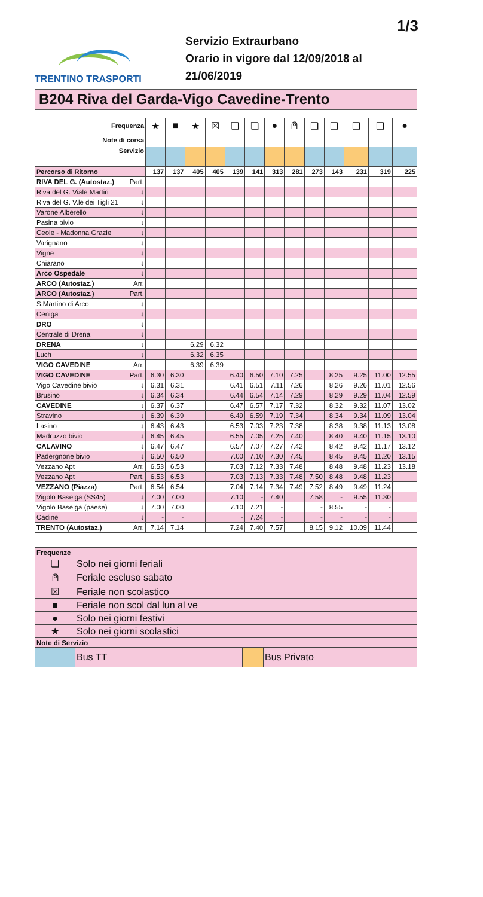1/3
TRENTINO TRASPORTI
Servizio Extraurbano
Orario in vigore dal 12/09/2018 al 21/06/2019
B204 Riva del Garda-Vigo Cavedine-Trento
| Frequenza | ★ | ■ | ★ | ☒ | ❏ | ❏ | ● | ⍝ | ❏ | ❏ | ❏ | ❏ | ● |
| Note di corsa | | | | | | | | | | | | | |
| Servizio | | | | | | | | | | | | | |
| Percorso di Ritorno | 137 | 137 | 405 | 405 | 139 | 141 | 313 | 281 | 273 | 143 | 231 | 319 | 225 |
| RIVA DEL G. (Autostaz.) Part. | | | | | | | | | | | | | |
| Riva del G. Viale Martiri ↓ | | | | | | | | | | | | | |
| Riva del G. V.le dei Tigli 21 ↓ | | | | | | | | | | | | | |
| Varone Alberello ↓ | | | | | | | | | | | | | |
| Pasina bivio ↓ | | | | | | | | | | | | | |
| Ceole - Madonna Grazie ↓ | | | | | | | | | | | | | |
| Varignano ↓ | | | | | | | | | | | | | |
| Vigne ↓ | | | | | | | | | | | | | |
| Chiarano ↓ | | | | | | | | | | | | | |
| Arco Ospedale ↓ | | | | | | | | | | | | | |
| ARCO (Autostaz.) Arr. | | | | | | | | | | | | | |
| ARCO (Autostaz.) Part. | | | | | | | | | | | | | |
| S.Martino di Arco ↓ | | | | | | | | | | | | | |
| Ceniga ↓ | | | | | | | | | | | | | |
| DRO ↓ | | | | | | | | | | | | | |
| Centrale di Drena ↓ | | | | | | | | | | | | | |
| DRENA ↓ | | | 6.29 | 6.32 | | | | | | | | | |
| Luch ↓ | | | 6.32 | 6.35 | | | | | | | | | |
| VIGO CAVEDINE Arr. | | | 6.39 | 6.39 | | | | | | | | | |
| VIGO CAVEDINE Part. | 6.30 | 6.30 | | | 6.40 | 6.50 | 7.10 | 7.25 | | 8.25 | 9.25 | 11.00 | 12.55 |
| Vigo Cavedine bivio ↓ | 6.31 | 6.31 | | | 6.41 | 6.51 | 7.11 | 7.26 | | 8.26 | 9.26 | 11.01 | 12.56 |
| Brusino ↓ | 6.34 | 6.34 | | | 6.44 | 6.54 | 7.14 | 7.29 | | 8.29 | 9.29 | 11.04 | 12.59 |
| CAVEDINE ↓ | 6.37 | 6.37 | | | 6.47 | 6.57 | 7.17 | 7.32 | | 8.32 | 9.32 | 11.07 | 13.02 |
| Stravino ↓ | 6.39 | 6.39 | | | 6.49 | 6.59 | 7.19 | 7.34 | | 8.34 | 9.34 | 11.09 | 13.04 |
| Lasino ↓ | 6.43 | 6.43 | | | 6.53 | 7.03 | 7.23 | 7.38 | | 8.38 | 9.38 | 11.13 | 13.08 |
| Madruzzo bivio ↓ | 6.45 | 6.45 | | | 6.55 | 7.05 | 7.25 | 7.40 | | 8.40 | 9.40 | 11.15 | 13.10 |
| CALAVINO ↓ | 6.47 | 6.47 | | | 6.57 | 7.07 | 7.27 | 7.42 | | 8.42 | 9.42 | 11.17 | 13.12 |
| Padergnone bivio ↓ | 6.50 | 6.50 | | | 7.00 | 7.10 | 7.30 | 7.45 | | 8.45 | 9.45 | 11.20 | 13.15 |
| Vezzano Apt Arr. | 6.53 | 6.53 | | | 7.03 | 7.12 | 7.33 | 7.48 | | 8.48 | 9.48 | 11.23 | 13.18 |
| Vezzano Apt Part. | 6.53 | 6.53 | | | 7.03 | 7.13 | 7.33 | 7.48 | 7.50 | 8.48 | 9.48 | 11.23 | |
| VEZZANO (Piazza) Part. | 6.54 | 6.54 | | | 7.04 | 7.14 | 7.34 | 7.49 | 7.52 | 8.49 | 9.49 | 11.24 | |
| Vigolo Baselga (SS45) ↓ | 7.00 | 7.00 | | | 7.10 | - | 7.40 | | 7.58 | - | 9.55 | 11.30 | |
| Vigolo Baselga (paese) ↓ | 7.00 | 7.00 | | | 7.10 | 7.21 | - | | - | 8.55 | - | - | |
| Cadine ↓ | - | - | | | - | 7.24 | - | | - | - | - | - | |
| TRENTO (Autostaz.) Arr. | 7.14 | 7.14 | | | 7.24 | 7.40 | 7.57 | | 8.15 | 9.12 | 10.09 | 11.44 | |
| Frequenze | | | |
| ❏ | Solo nei giorni feriali | | |
| ⍝ | Feriale escluso sabato | | |
| ☒ | Feriale non scolastico | | |
| ■ | Feriale non scol dal lun al ve | | |
| ● | Solo nei giorni festivi | | |
| ★ | Solo nei giorni scolastici | | |
| Note di Servizio | | | |
| | Bus TT | | Bus Privato |